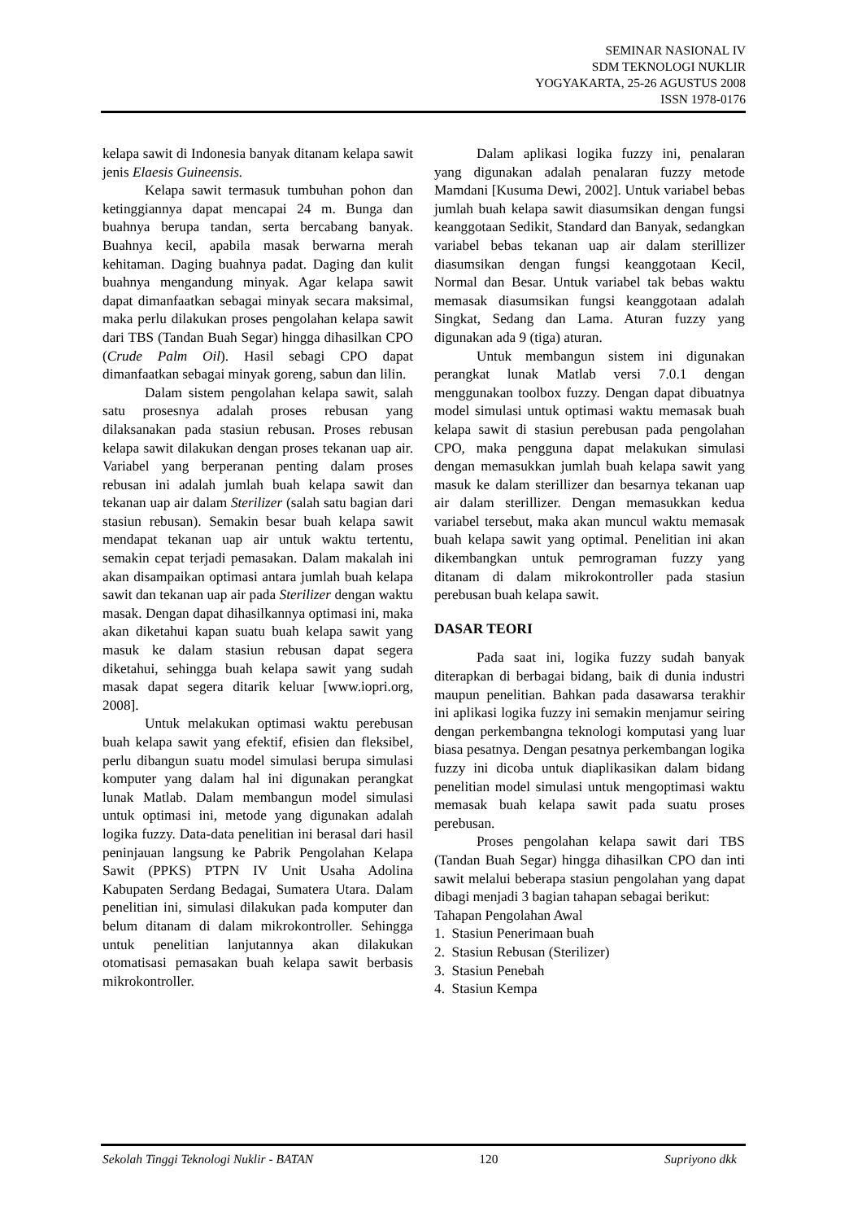SEMINAR NASIONAL IV
SDM TEKNOLOGI NUKLIR
YOGYAKARTA, 25-26 AGUSTUS 2008
ISSN 1978-0176
kelapa sawit di Indonesia banyak ditanam kelapa sawit jenis Elaesis Guineensis.
Kelapa sawit termasuk tumbuhan pohon dan ketinggiannya dapat mencapai 24 m. Bunga dan buahnya berupa tandan, serta bercabang banyak. Buahnya kecil, apabila masak berwarna merah kehitaman. Daging buahnya padat. Daging dan kulit buahnya mengandung minyak. Agar kelapa sawit dapat dimanfaatkan sebagai minyak secara maksimal, maka perlu dilakukan proses pengolahan kelapa sawit dari TBS (Tandan Buah Segar) hingga dihasilkan CPO (Crude Palm Oil). Hasil sebagi CPO dapat dimanfaatkan sebagai minyak goreng, sabun dan lilin.
Dalam sistem pengolahan kelapa sawit, salah satu prosesnya adalah proses rebusan yang dilaksanakan pada stasiun rebusan. Proses rebusan kelapa sawit dilakukan dengan proses tekanan uap air. Variabel yang berperanan penting dalam proses rebusan ini adalah jumlah buah kelapa sawit dan tekanan uap air dalam Sterilizer (salah satu bagian dari stasiun rebusan). Semakin besar buah kelapa sawit mendapat tekanan uap air untuk waktu tertentu, semakin cepat terjadi pemasakan. Dalam makalah ini akan disampaikan optimasi antara jumlah buah kelapa sawit dan tekanan uap air pada Sterilizer dengan waktu masak. Dengan dapat dihasilkannya optimasi ini, maka akan diketahui kapan suatu buah kelapa sawit yang masuk ke dalam stasiun rebusan dapat segera diketahui, sehingga buah kelapa sawit yang sudah masak dapat segera ditarik keluar [www.iopri.org, 2008].
Untuk melakukan optimasi waktu perebusan buah kelapa sawit yang efektif, efisien dan fleksibel, perlu dibangun suatu model simulasi berupa simulasi komputer yang dalam hal ini digunakan perangkat lunak Matlab. Dalam membangun model simulasi untuk optimasi ini, metode yang digunakan adalah logika fuzzy. Data-data penelitian ini berasal dari hasil peninjauan langsung ke Pabrik Pengolahan Kelapa Sawit (PPKS) PTPN IV Unit Usaha Adolina Kabupaten Serdang Bedagai, Sumatera Utara. Dalam penelitian ini, simulasi dilakukan pada komputer dan belum ditanam di dalam mikrokontroller. Sehingga untuk penelitian lanjutannya akan dilakukan otomatisasi pemasakan buah kelapa sawit berbasis mikrokontroller.
Dalam aplikasi logika fuzzy ini, penalaran yang digunakan adalah penalaran fuzzy metode Mamdani [Kusuma Dewi, 2002]. Untuk variabel bebas jumlah buah kelapa sawit diasumsikan dengan fungsi keanggotaan Sedikit, Standard dan Banyak, sedangkan variabel bebas tekanan uap air dalam sterillizer diasumsikan dengan fungsi keanggotaan Kecil, Normal dan Besar. Untuk variabel tak bebas waktu memasak diasumsikan fungsi keanggotaan adalah Singkat, Sedang dan Lama. Aturan fuzzy yang digunakan ada 9 (tiga) aturan.
Untuk membangun sistem ini digunakan perangkat lunak Matlab versi 7.0.1 dengan menggunakan toolbox fuzzy. Dengan dapat dibuatnya model simulasi untuk optimasi waktu memasak buah kelapa sawit di stasiun perebusan pada pengolahan CPO, maka pengguna dapat melakukan simulasi dengan memasukkan jumlah buah kelapa sawit yang masuk ke dalam sterillizer dan besarnya tekanan uap air dalam sterillizer. Dengan memasukkan kedua variabel tersebut, maka akan muncul waktu memasak buah kelapa sawit yang optimal. Penelitian ini akan dikembangkan untuk pemrograman fuzzy yang ditanam di dalam mikrokontroller pada stasiun perebusan buah kelapa sawit.
DASAR TEORI
Pada saat ini, logika fuzzy sudah banyak diterapkan di berbagai bidang, baik di dunia industri maupun penelitian. Bahkan pada dasawarsa terakhir ini aplikasi logika fuzzy ini semakin menjamur seiring dengan perkembangna teknologi komputasi yang luar biasa pesatnya. Dengan pesatnya perkembangan logika fuzzy ini dicoba untuk diaplikasikan dalam bidang penelitian model simulasi untuk mengoptimasi waktu memasak buah kelapa sawit pada suatu proses perebusan.
Proses pengolahan kelapa sawit dari TBS (Tandan Buah Segar) hingga dihasilkan CPO dan inti sawit melalui beberapa stasiun pengolahan yang dapat dibagi menjadi 3 bagian tahapan sebagai berikut:
Tahapan Pengolahan Awal
1. Stasiun Penerimaan buah
2. Stasiun Rebusan (Sterilizer)
3. Stasiun Penebah
4. Stasiun Kempa
Sekolah Tinggi Teknologi Nuklir - BATAN 120 Supriyono dkk